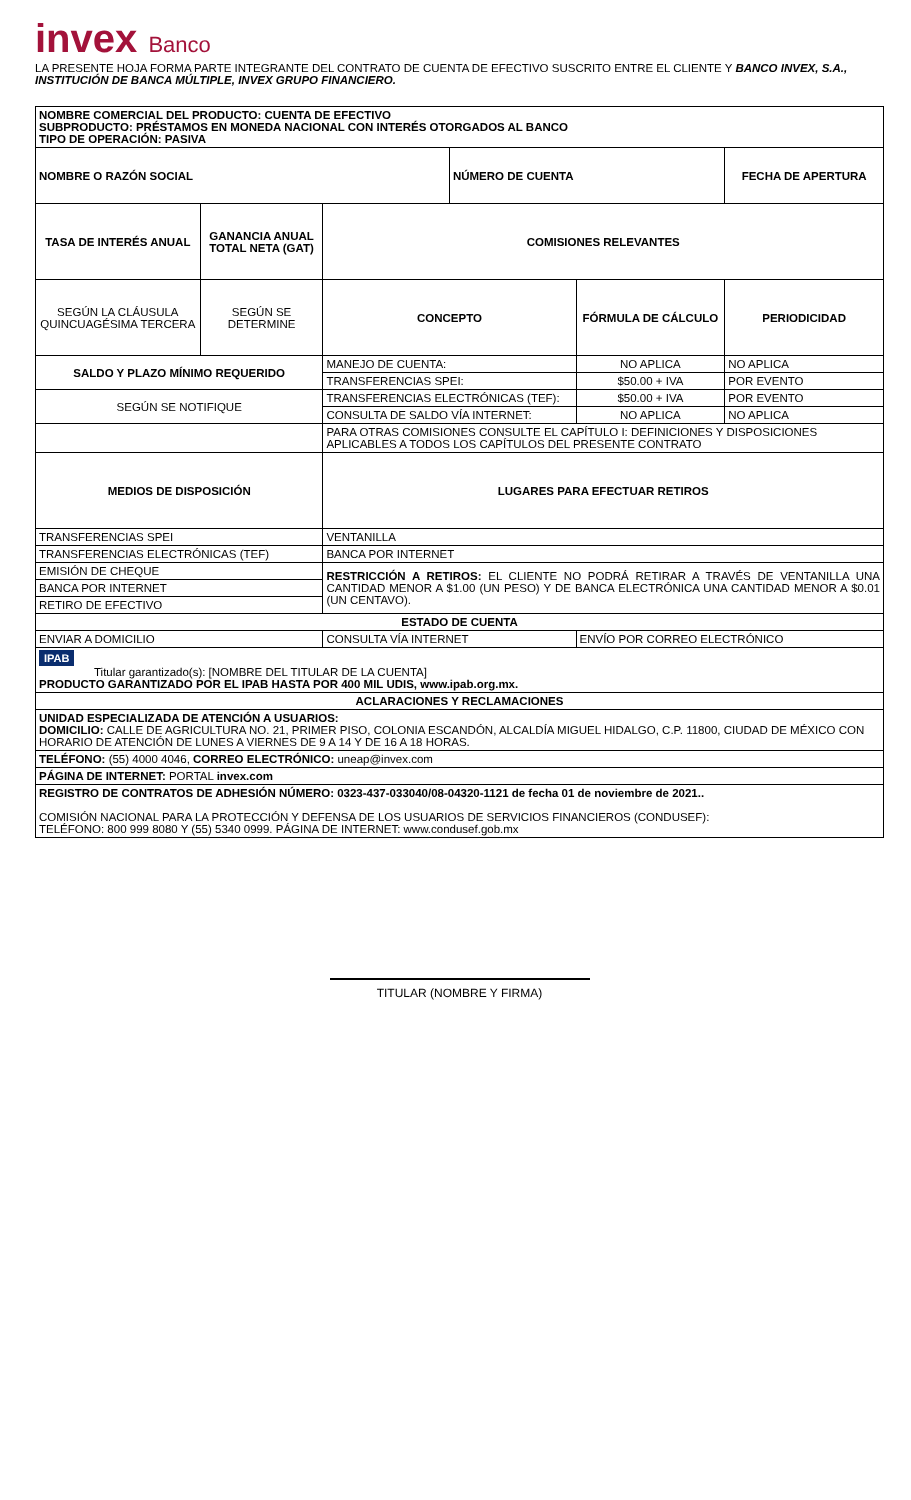invex Banco
LA PRESENTE HOJA FORMA PARTE INTEGRANTE DEL CONTRATO DE CUENTA DE EFECTIVO SUSCRITO ENTRE EL CLIENTE Y BANCO INVEX, S.A., INSTITUCIÓN DE BANCA MÚLTIPLE, INVEX GRUPO FINANCIERO.
| NOMBRE COMERCIAL DEL PRODUCTO: CUENTA DE EFECTIVO SUBPRODUCTO: PRÉSTAMOS EN MONEDA NACIONAL CON INTERÉS OTORGADOS AL BANCO TIPO DE OPERACIÓN: PASIVA | | | | | |
| NOMBRE O RAZÓN SOCIAL | | | NÚMERO DE CUENTA | | FECHA DE APERTURA |
| TASA DE INTERÉS ANUAL | GANANCIA ANUAL TOTAL NETA (GAT) | COMISIONES RELEVANTES | | | |
| SEGÚN LA CLÁUSULA QUINCUAGÉSIMA TERCERA | SEGÚN SE DETERMINE | CONCEPTO | | FÓRMULA DE CÁLCULO | PERIODICIDAD |
| SALDO Y PLAZO MÍNIMO REQUERIDO | | MANEJO DE CUENTA: | | NO APLICA | NO APLICA |
| | | TRANSFERENCIAS SPEI: | | $50.00 + IVA | POR EVENTO |
| SEGÚN SE NOTIFIQUE | | TRANSFERENCIAS ELECTRÓNICAS (TEF): | | $50.00 + IVA | POR EVENTO |
| | | CONSULTA DE SALDO VÍA INTERNET: | | NO APLICA | NO APLICA |
| | | PARA OTRAS COMISIONES CONSULTE EL CAPÍTULO I: DEFINICIONES Y DISPOSICIONES APLICABLES A TODOS LOS CAPÍTULOS DEL PRESENTE CONTRATO | | | |
| MEDIOS DE DISPOSICIÓN | | LUGARES PARA EFECTUAR RETIROS | | | |
| TRANSFERENCIAS SPEI | | VENTANILLA | | | |
| TRANSFERENCIAS ELECTRÓNICAS (TEF) | | BANCA POR INTERNET | | | |
| EMISIÓN DE CHEQUE | | RESTRICCIÓN A RETIROS: EL CLIENTE NO PODRÁ RETIRAR A TRAVÉS DE VENTANILLA UNA CANTIDAD MENOR A $1.00 (UN PESO) Y DE BANCA ELECTRÓNICA UNA CANTIDAD MENOR A $0.01 (UN CENTAVO). | | | |
| BANCA POR INTERNET | | | | | |
| RETIRO DE EFECTIVO | | | | | |
| ESTADO DE CUENTA | | | | | |
| ENVIAR A DOMICILIO | | CONSULTA VÍA INTERNET | | ENVÍO POR CORREO ELECTRÓNICO | |
| IPAB Titular garantizado(s): [NOMBRE DEL TITULAR DE LA CUENTA] PRODUCTO GARANTIZADO POR EL IPAB HASTA POR 400 MIL UDIS, www.ipab.org.mx. | | | | | |
| ACLARACIONES Y RECLAMACIONES | | | | | |
| UNIDAD ESPECIALIZADA DE ATENCIÓN A USUARIOS: DOMICILIO: CALLE DE AGRICULTURA NO. 21, PRIMER PISO, COLONIA ESCANDÓN, ALCALDÍA MIGUEL HIDALGO, C.P. 11800, CIUDAD DE MÉXICO CON HORARIO DE ATENCIÓN DE LUNES A VIERNES DE 9 A 14 Y DE 16 A 18 HORAS. | | | | | |
| TELÉFONO: (55) 4000 4046, CORREO ELECTRÓNICO: uneap@invex.com | | | | | |
| PÁGINA DE INTERNET: PORTAL invex.com | | | | | |
| REGISTRO DE CONTRATOS DE ADHESIÓN NÚMERO: 0323-437-033040/08-04320-1121 de fecha 01 de noviembre de 2021.. COMISIÓN NACIONAL PARA LA PROTECCIÓN Y DEFENSA DE LOS USUARIOS DE SERVICIOS FINANCIEROS (CONDUSEF): TELÉFONO: 800 999 8080 Y (55) 5340 0999. PÁGINA DE INTERNET: www.condusef.gob.mx | | | | | |
TITULAR (NOMBRE Y FIRMA)